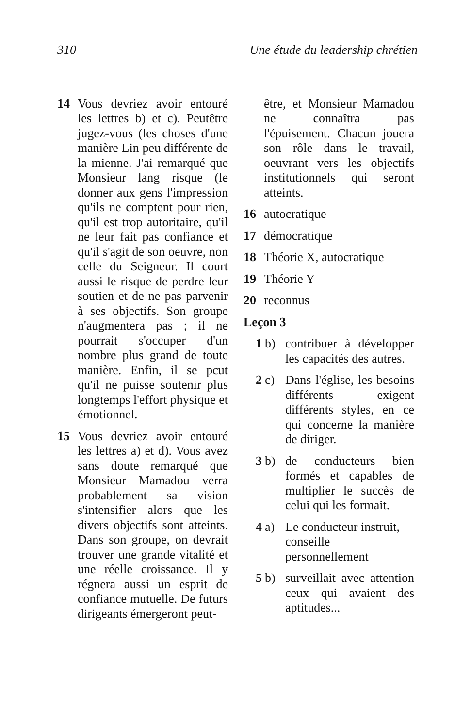310 Une étude du leadership chrétien
14 Vous devriez avoir entouré les lettres b) et c). Peutêtre jugez-vous (les choses d'une manière Lin peu différente de la mienne. J'ai remarqué que Monsieur lang risque (le donner aux gens l'impression qu'ils ne comptent pour rien, qu'il est trop autoritaire, qu'il ne leur fait pas confiance et qu'il s'agit de son oeuvre, non celle du Seigneur. Il court aussi le risque de perdre leur soutien et de ne pas parvenir à ses objectifs. Son groupe n'augmentera pas ; il ne pourrait s'occuper d'un nombre plus grand de toute manière. Enfin, il se pcut qu'il ne puisse soutenir plus longtemps l'effort physique et émotionnel.
15 Vous devriez avoir entouré les lettres a) et d). Vous avez sans doute remarqué que Monsieur Mamadou verra probablement sa vision s'intensifier alors que les divers objectifs sont atteints. Dans son groupe, on devrait trouver une grande vitalité et une réelle croissance. Il y régnera aussi un esprit de confiance mutuelle. De futurs dirigeants émergeront peut-
être, et Monsieur Mamadou ne connaîtra pas l'épuisement. Chacun jouera son rôle dans le travail, oeuvrant vers les objectifs institutionnels qui seront atteints.
16 autocratique
17 démocratique
18 Théorie X, autocratique
19 Théorie Y
20 reconnus
Leçon 3
1 b) contribuer à développer les capacités des autres.
2 c) Dans l'église, les besoins différents exigent différents styles, en ce qui concerne la manière de diriger.
3 b) de conducteurs bien formés et capables de multiplier le succès de celui qui les formait.
4 a) Le conducteur instruit, conseille personnellement
5 b) surveillait avec attention ceux qui avaient des aptitudes...